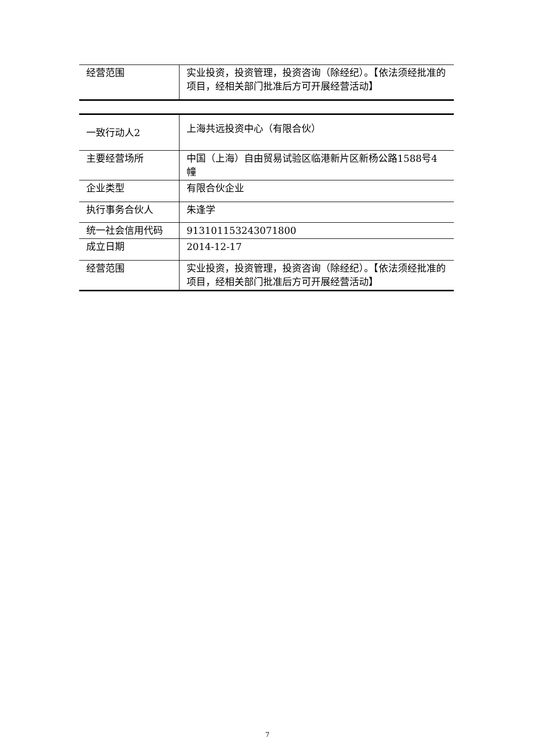| 经营范围 | 实业投资，投资管理，投资咨询（除经纪）。【依法须经批准的项目，经相关部门批准后方可开展经营活动】 |
| 一致行动人2 | 上海共远投资中心（有限合伙） |
| 主要经营场所 | 中国（上海）自由贸易试验区临港新片区新杨公路1588号4幢 |
| 企业类型 | 有限合伙企业 |
| 执行事务合伙人 | 朱逢学 |
| 统一社会信用代码 | 913101153243071800 |
| 成立日期 | 2014-12-17 |
| 经营范围 | 实业投资，投资管理，投资咨询（除经纪）。【依法须经批准的项目，经相关部门批准后方可开展经营活动】 |
7